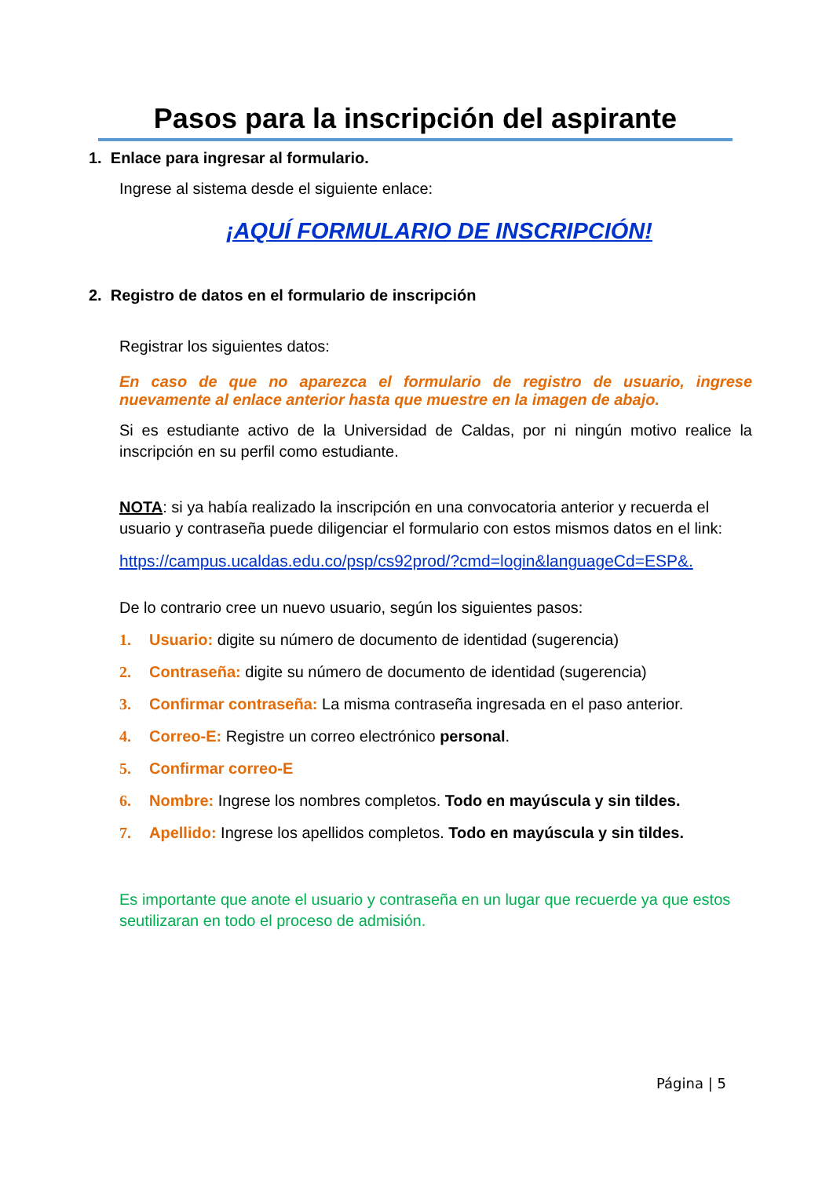Pasos para la inscripción del aspirante
1. Enlace para ingresar al formulario.
Ingrese al sistema desde el siguiente enlace:
¡AQUÍ FORMULARIO DE INSCRIPCIÓN!
2. Registro de datos en el formulario de inscripción
Registrar los siguientes datos:
En caso de que no aparezca el formulario de registro de usuario, ingrese nuevamente al enlace anterior hasta que muestre en la imagen de abajo.
Si es estudiante activo de la Universidad de Caldas, por ni ningún motivo realice la inscripción en su perfil como estudiante.
NOTA: si ya había realizado la inscripción en una convocatoria anterior y recuerda el usuario y contraseña puede diligenciar el formulario con estos mismos datos en el link:
https://campus.ucaldas.edu.co/psp/cs92prod/?cmd=login&languageCd=ESP&.
De lo contrario cree un nuevo usuario, según los siguientes pasos:
1. Usuario: digite su número de documento de identidad (sugerencia)
2. Contraseña: digite su número de documento de identidad (sugerencia)
3. Confirmar contraseña: La misma contraseña ingresada en el paso anterior.
4. Correo-E: Registre un correo electrónico personal.
5. Confirmar correo-E
6. Nombre: Ingrese los nombres completos. Todo en mayúscula y sin tildes.
7. Apellido: Ingrese los apellidos completos. Todo en mayúscula y sin tildes.
Es importante que anote el usuario y contraseña en un lugar que recuerde ya que estos seutilizaran en todo el proceso de admisión.
Página | 5